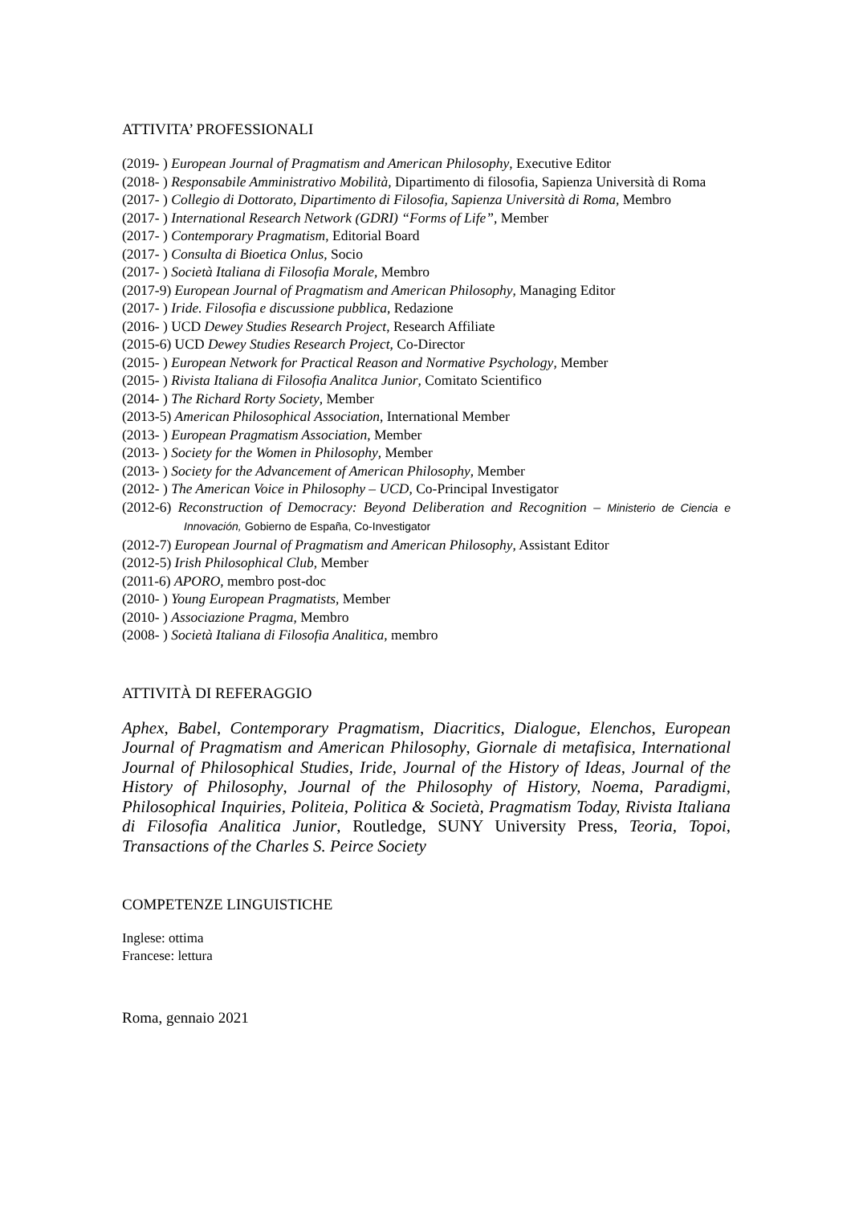ATTIVITA’ PROFESSIONALI
(2019- ) European Journal of Pragmatism and American Philosophy, Executive Editor
(2018- ) Responsabile Amministrativo Mobilità, Dipartimento di filosofia, Sapienza Università di Roma
(2017- ) Collegio di Dottorato, Dipartimento di Filosofia, Sapienza Università di Roma, Membro
(2017- ) International Research Network (GDRI) “Forms of Life”, Member
(2017- ) Contemporary Pragmatism, Editorial Board
(2017- ) Consulta di Bioetica Onlus, Socio
(2017- ) Società Italiana di Filosofia Morale, Membro
(2017-9) European Journal of Pragmatism and American Philosophy, Managing Editor
(2017- ) Iride. Filosofia e discussione pubblica, Redazione
(2016- ) UCD Dewey Studies Research Project, Research Affiliate
(2015-6) UCD Dewey Studies Research Project, Co-Director
(2015- ) European Network for Practical Reason and Normative Psychology, Member
(2015- ) Rivista Italiana di Filosofia Analitca Junior, Comitato Scientifico
(2014- ) The Richard Rorty Society, Member
(2013-5) American Philosophical Association, International Member
(2013- ) European Pragmatism Association, Member
(2013- ) Society for the Women in Philosophy, Member
(2013- ) Society for the Advancement of American Philosophy, Member
(2012- ) The American Voice in Philosophy – UCD, Co-Principal Investigator
(2012-6) Reconstruction of Democracy: Beyond Deliberation and Recognition – Ministerio de Ciencia e Innovación, Gobierno de España, Co-Investigator
(2012-7) European Journal of Pragmatism and American Philosophy, Assistant Editor
(2012-5) Irish Philosophical Club, Member
(2011-6) APORO, membro post-doc
(2010- ) Young European Pragmatists, Member
(2010- ) Associazione Pragma, Membro
(2008- ) Società Italiana di Filosofia Analitica, membro
ATTIVITÀ DI REFERAGGIO
Aphex, Babel, Contemporary Pragmatism, Diacritics, Dialogue, Elenchos, European Journal of Pragmatism and American Philosophy, Giornale di metafisica, International Journal of Philosophical Studies, Iride, Journal of the History of Ideas, Journal of the History of Philosophy, Journal of the Philosophy of History, Noema, Paradigmi, Philosophical Inquiries, Politeia, Politica & Società, Pragmatism Today, Rivista Italiana di Filosofia Analitica Junior, Routledge, SUNY University Press, Teoria, Topoi, Transactions of the Charles S. Peirce Society
COMPETENZE LINGUISTICHE
Inglese: ottima
Francese: lettura
Roma, gennaio 2021